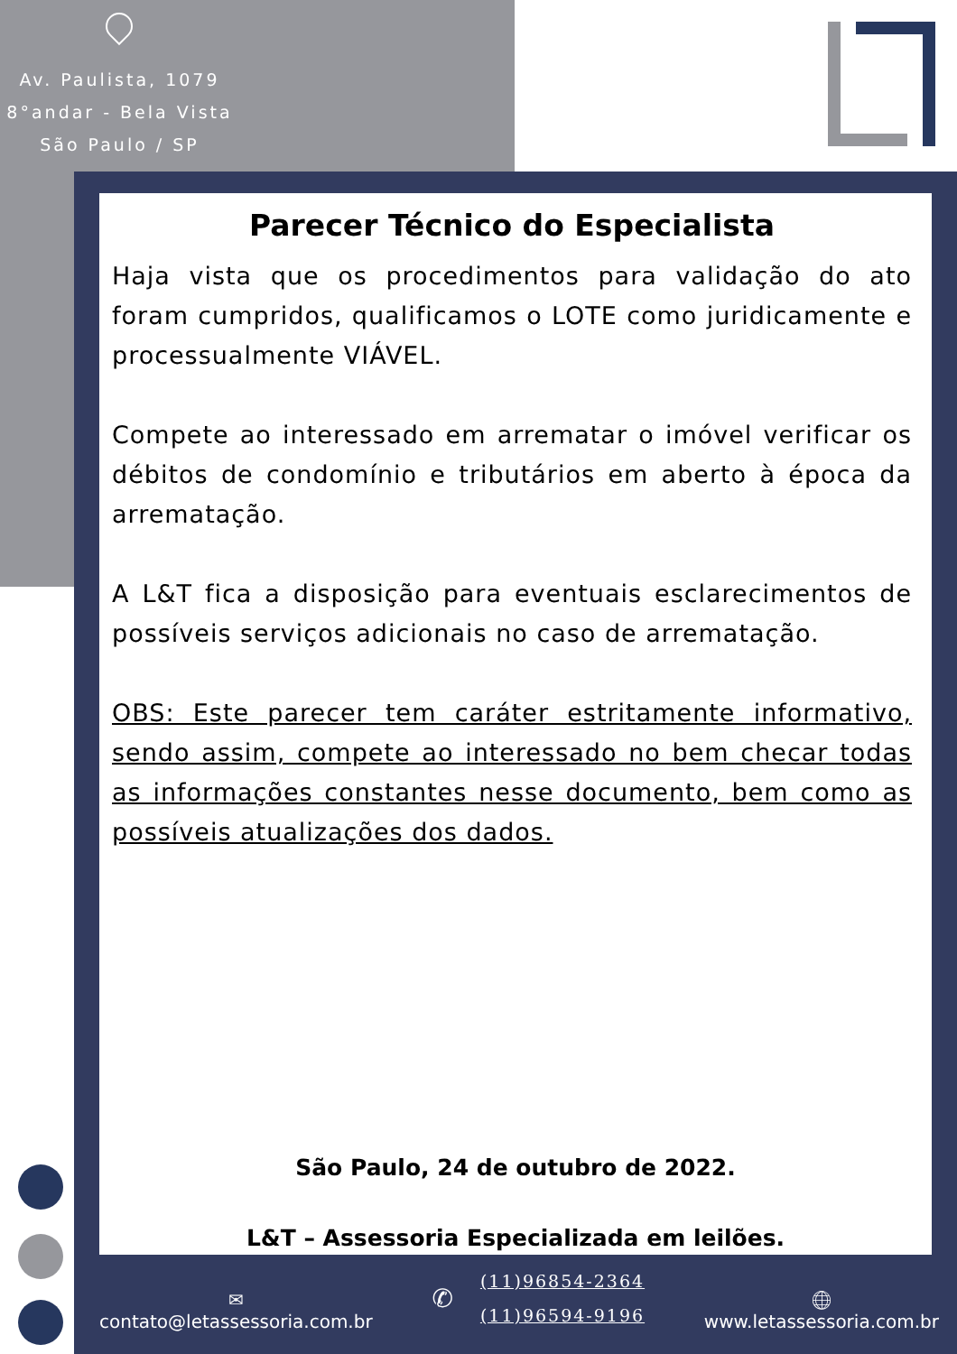Av. Paulista, 1079
8°andar - Bela Vista
São Paulo / SP
Parecer Técnico do Especialista
Haja vista que os procedimentos para validação do ato foram cumpridos, qualificamos o LOTE como juridicamente e processualmente VIÁVEL.
Compete ao interessado em arrematar o imóvel verificar os débitos de condomínio e tributários em aberto à época da arrematação.
A L&T fica a disposição para eventuais esclarecimentos de possíveis serviços adicionais no caso de arrematação.
OBS: Este parecer tem caráter estritamente informativo, sendo assim, compete ao interessado no bem checar todas as informações constantes nesse documento, bem como as possíveis atualizações dos dados.
São Paulo, 24 de outubro de 2022.
L&T – Assessoria Especializada em leilões.
✉
contato@letassessoria.com.br
✆
(11)96854-2364
(11)96594-9196
🌐︎
www.letassessoria.com.br